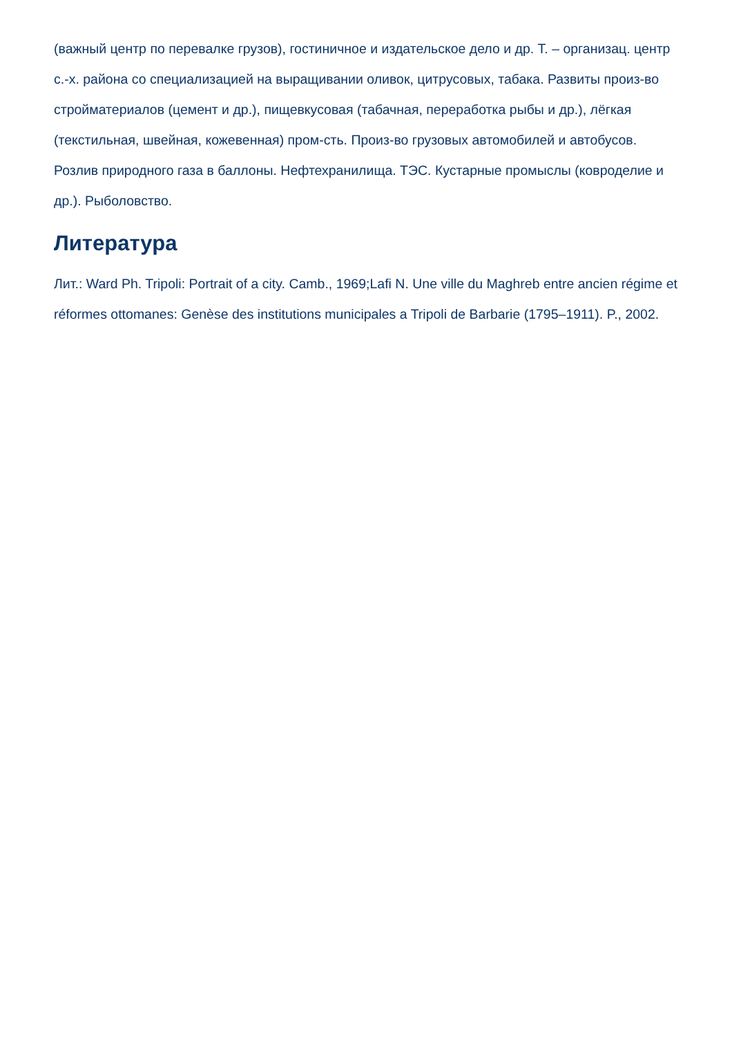(важный центр по перевалке грузов), гостиничное и издательское дело и др. Т. – организац. центр с.-х. района со специализацией на выращивании оливок, цитрусовых, табака. Развиты произ-во стройматериалов (цемент и др.), пищевкусовая (табачная, переработка рыбы и др.), лёгкая (текстильная, швейная, кожевенная) пром-сть. Произ-во грузовых автомобилей и автобусов. Розлив природного газа в баллоны. Нефтехранилища. ТЭС. Кустарные промыслы (ковроделие и др.). Рыболовство.
Литература
Лит.: Ward Ph. Tripoli: Portrait of a city. Camb., 1969;Lafi N. Une ville du Maghreb entre ancien régime et réformes ottomanes: Genèse des institutions municipales a Tripoli de Barbarie (1795–1911). P., 2002.